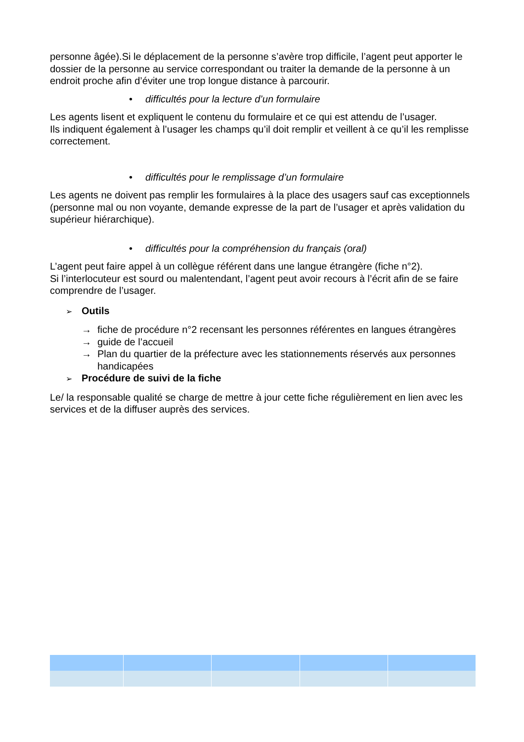personne âgée).Si le déplacement de la personne s’avère trop difficile, l’agent peut apporter le dossier de la personne au service correspondant ou traiter la demande de la personne à un endroit proche afin d’éviter une trop longue distance à parcourir.
• difficultés pour la lecture d’un formulaire
Les agents lisent et expliquent le contenu du formulaire et ce qui est attendu de l’usager.
Ils indiquent également à l’usager les champs qu’il doit remplir et veillent à ce qu’il les remplisse correctement.
• difficultés pour le remplissage d’un formulaire
Les agents ne doivent pas remplir les formulaires à la place des usagers sauf cas exceptionnels (personne mal ou non voyante, demande expresse de la part de l’usager et après validation du supérieur hiérarchique).
• difficultés pour la compréhension du français (oral)
L’agent peut faire appel à un collègue référent dans une langue étrangère (fiche n°2).
Si l’interlocuteur est sourd ou malentendant, l’agent peut avoir recours à l’écrit afin de se faire comprendre de l’usager.
➢ Outils
→ fiche de procédure n°2 recensant les personnes référentes en langues étrangères
→ guide de l’accueil
→ Plan du quartier de la préfecture avec les stationnements réservés aux personnes handicapées
➢ Procédure de suivi de la fiche
Le/ la responsable qualité se charge de mettre à jour cette fiche régulièrement en lien avec les services et de la diffuser auprès des services.